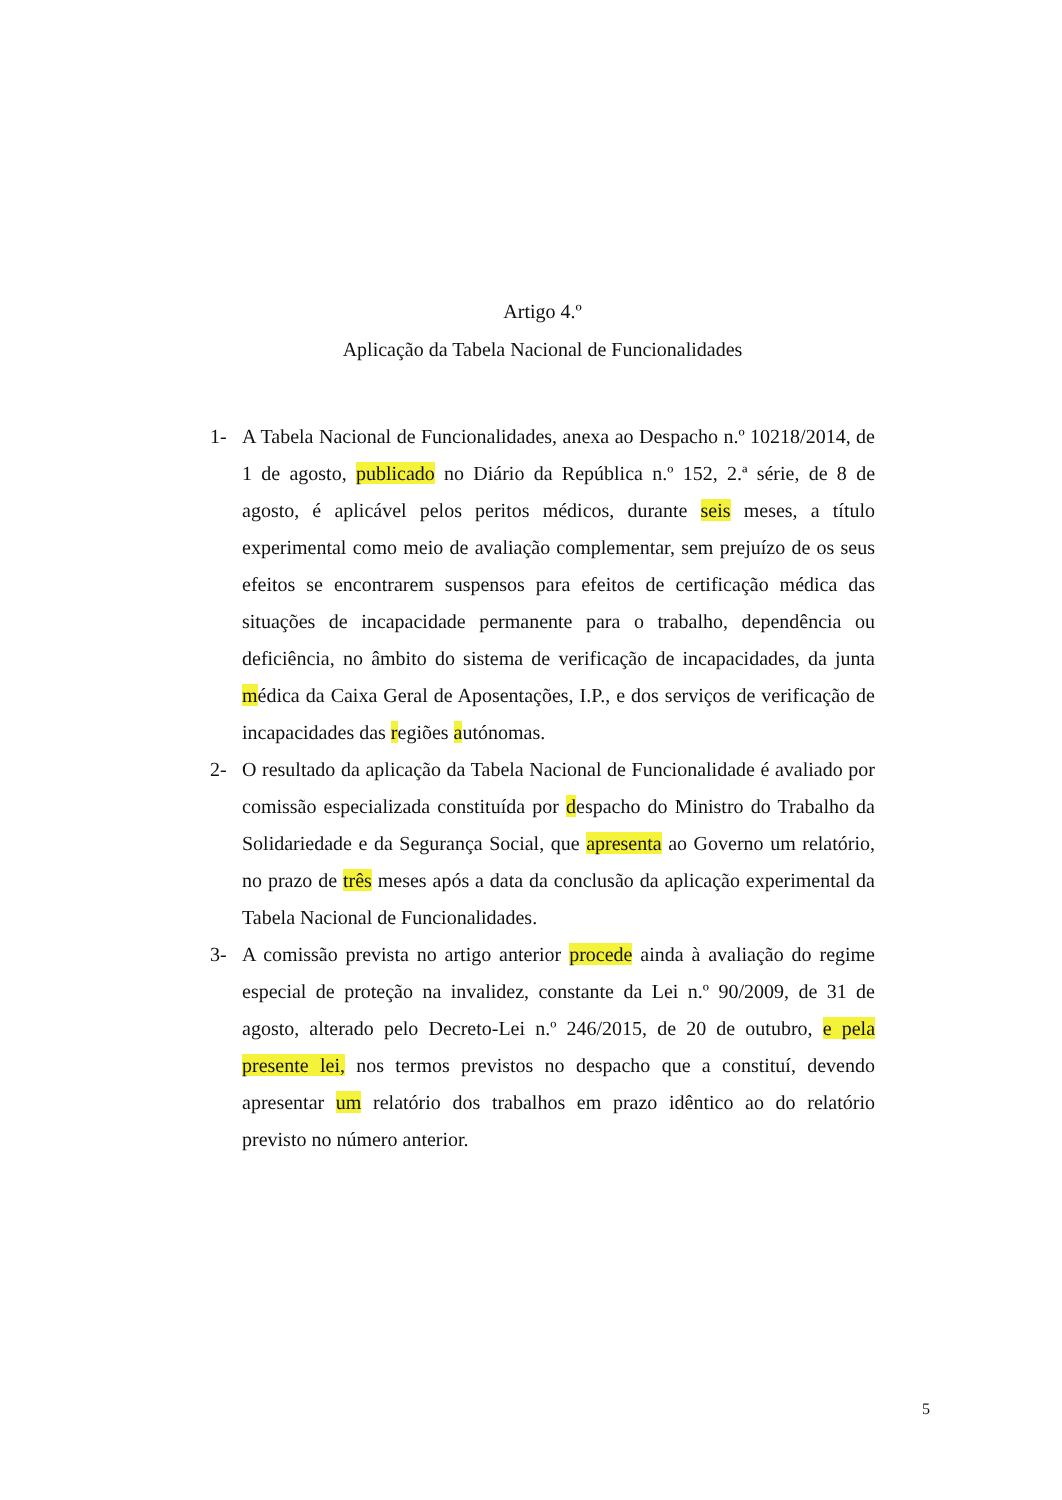Artigo 4.º
Aplicação da Tabela Nacional de Funcionalidades
1- A Tabela Nacional de Funcionalidades, anexa ao Despacho n.º 10218/2014, de 1 de agosto, publicado no Diário da República n.º 152, 2.ª série, de 8 de agosto, é aplicável pelos peritos médicos, durante seis meses, a título experimental como meio de avaliação complementar, sem prejuízo de os seus efeitos se encontrarem suspensos para efeitos de certificação médica das situações de incapacidade permanente para o trabalho, dependência ou deficiência, no âmbito do sistema de verificação de incapacidades, da junta médica da Caixa Geral de Aposentações, I.P., e dos serviços de verificação de incapacidades das regiões autónomas.
2- O resultado da aplicação da Tabela Nacional de Funcionalidade é avaliado por comissão especializada constituída por despacho do Ministro do Trabalho da Solidariedade e da Segurança Social, que apresenta ao Governo um relatório, no prazo de três meses após a data da conclusão da aplicação experimental da Tabela Nacional de Funcionalidades.
3- A comissão prevista no artigo anterior procede ainda à avaliação do regime especial de proteção na invalidez, constante da Lei n.º 90/2009, de 31 de agosto, alterado pelo Decreto-Lei n.º 246/2015, de 20 de outubro, e pela presente lei, nos termos previstos no despacho que a constituí, devendo apresentar um relatório dos trabalhos em prazo idêntico ao do relatório previsto no número anterior.
5